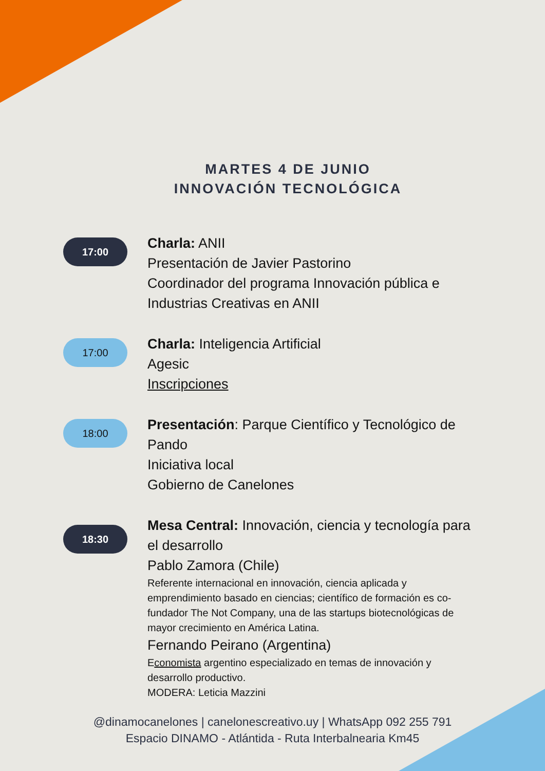MARTES 4 DE JUNIO
INNOVACIÓN TECNOLÓGICA
17:00
Charla: ANII
Presentación de Javier Pastorino
Coordinador del programa Innovación pública e Industrias Creativas en ANII
17:00
Charla: Inteligencia Artificial
Agesic
Inscripciones
18:00
Presentación: Parque Científico y Tecnológico de Pando
Iniciativa local
Gobierno de Canelones
18:30
Mesa Central: Innovación, ciencia y tecnología para el desarrollo
Pablo Zamora (Chile)
Referente internacional en innovación, ciencia aplicada y emprendimiento basado en ciencias; científico de formación es co-fundador The Not Company, una de las startups biotecnológicas de mayor crecimiento en América Latina.
Fernando Peirano (Argentina)
Economista argentino especializado en temas de innovación y desarrollo productivo.
MODERA: Leticia Mazzini
@dinamocanelones | canelonescreativo.uy | WhatsApp 092 255 791
Espacio DINAMO - Atlántida - Ruta Interbalnearia Km45